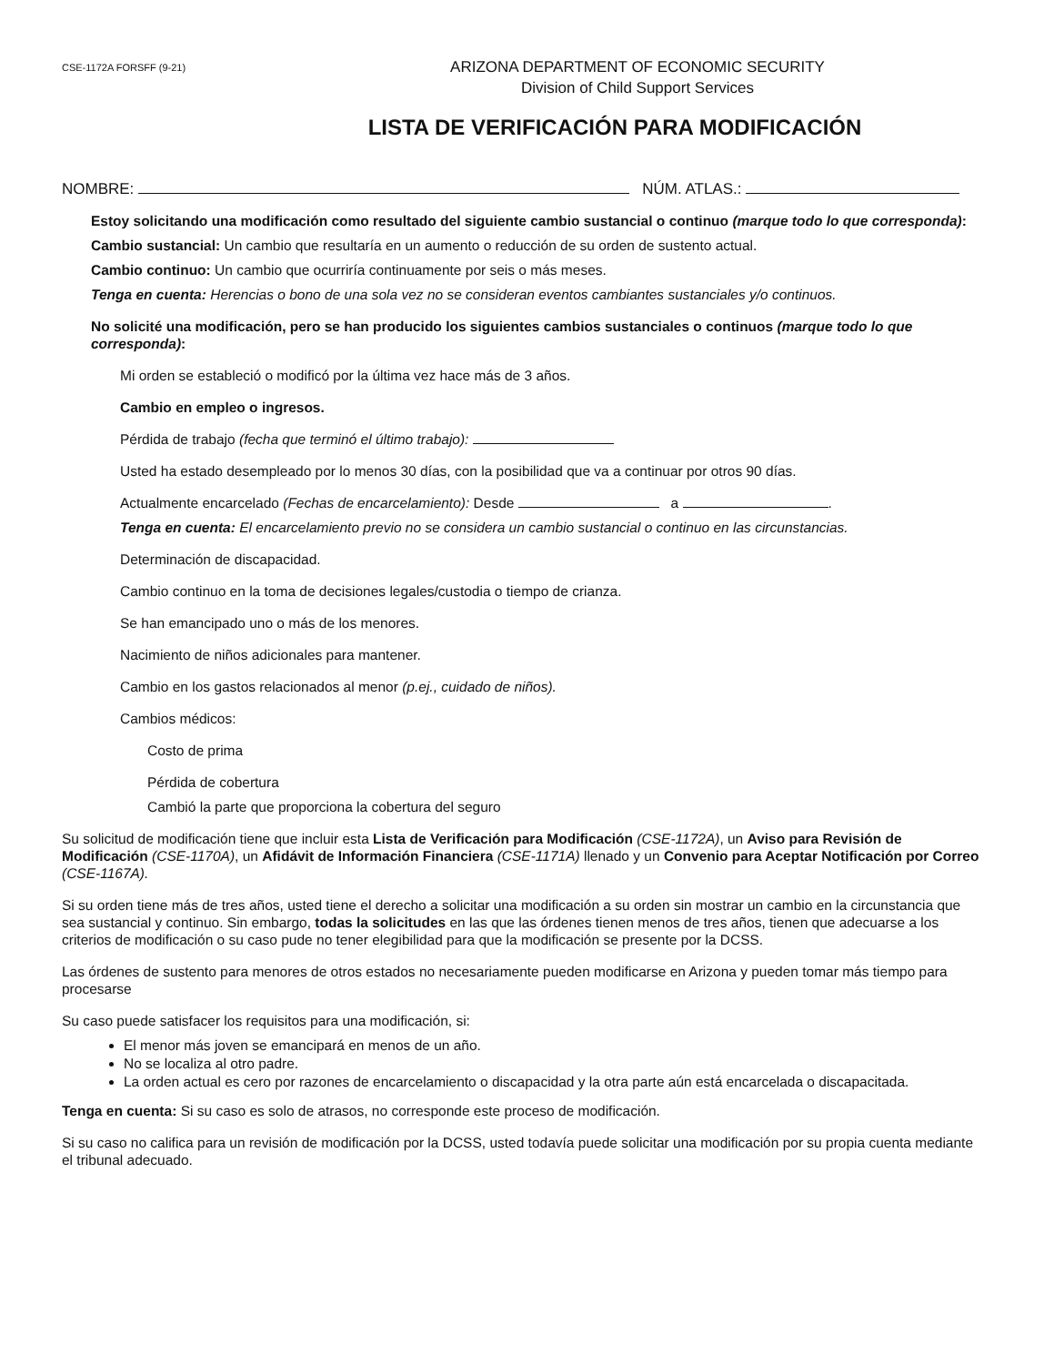CSE-1172A FORSFF (9-21)
ARIZONA DEPARTMENT OF ECONOMIC SECURITY
Division of Child Support Services
LISTA DE VERIFICACIÓN PARA MODIFICACIÓN
NOMBRE: NÚM. ATLAS.:
Estoy solicitando una modificación como resultado del siguiente cambio sustancial o continuo (marque todo lo que corresponda):
Cambio sustancial: Un cambio que resultaría en un aumento o reducción de su orden de sustento actual.
Cambio continuo: Un cambio que ocurriría continuamente por seis o más meses.
Tenga en cuenta: Herencias o bono de una sola vez no se consideran eventos cambiantes sustanciales y/o continuos.
No solicité una modificación, pero se han producido los siguientes cambios sustanciales o continuos (marque todo lo que corresponda):
Mi orden se estableció o modificó por la última vez hace más de 3 años.
Cambio en empleo o ingresos.
Pérdida de trabajo (fecha que terminó el último trabajo):
Usted ha estado desempleado por lo menos 30 días, con la posibilidad que va a continuar por otros 90 días.
Actualmente encarcelado (Fechas de encarcelamiento): Desde a .
Tenga en cuenta: El encarcelamiento previo no se considera un cambio sustancial o continuo en las circunstancias.
Determinación de discapacidad.
Cambio continuo en la toma de decisiones legales/custodia o tiempo de crianza.
Se han emancipado uno o más de los menores.
Nacimiento de niños adicionales para mantener.
Cambio en los gastos relacionados al menor (p.ej., cuidado de niños).
Cambios médicos:
Costo de prima
Pérdida de cobertura
Cambió la parte que proporciona la cobertura del seguro
Su solicitud de modificación tiene que incluir esta Lista de Verificación para Modificación (CSE-1172A), un Aviso para Revisión de Modificación (CSE-1170A), un Afidávit de Información Financiera (CSE-1171A) llenado y un Convenio para Aceptar Notificación por Correo (CSE-1167A).
Si su orden tiene más de tres años, usted tiene el derecho a solicitar una modificación a su orden sin mostrar un cambio en la circunstancia que sea sustancial y continuo. Sin embargo, todas la solicitudes en las que las órdenes tienen menos de tres años, tienen que adecuarse a los criterios de modificación o su caso pude no tener elegibilidad para que la modificación se presente por la DCSS.
Las órdenes de sustento para menores de otros estados no necesariamente pueden modificarse en Arizona y pueden tomar más tiempo para procesarse
Su caso puede satisfacer los requisitos para una modificación, si:
El menor más joven se emancipará en menos de un año.
No se localiza al otro padre.
La orden actual es cero por razones de encarcelamiento o discapacidad y la otra parte aún está encarcelada o discapacitada.
Tenga en cuenta: Si su caso es solo de atrasos, no corresponde este proceso de modificación.
Si su caso no califica para un revisión de modificación por la DCSS, usted todavía puede solicitar una modificación por su propia cuenta mediante el tribunal adecuado.